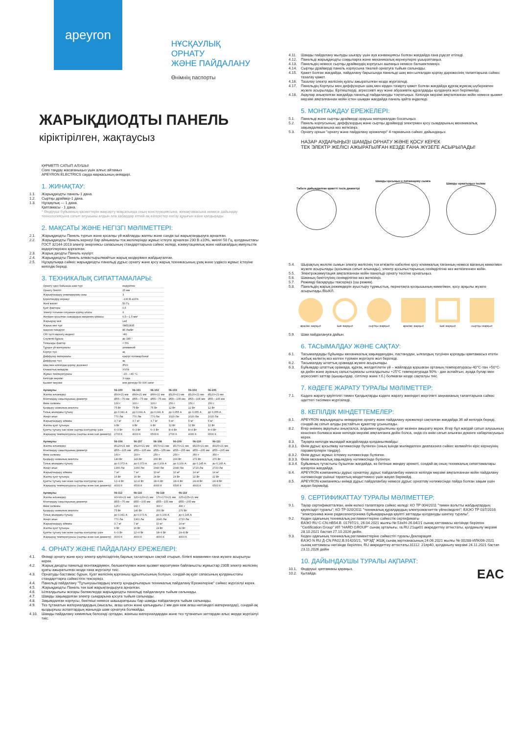apeyron
НҰСҚАУЛЫҚ
ОРНАТУ
ЖӘНЕ ПАЙДАЛАНУ
Өнімнің паспорты
ЖАРЫҚДИОДТЫ ПАНЕЛЬ
кіріктірілген, жақтаусыз
ҚҰРМЕТТІ САТЫП АЛУШЫ!
Сізге таңдау жасағаныңыз үшін алғыс айтамыз
APEYRON ELECTRICS сауда маркасының өнімдері.
1. ЖИНАҚТАУ:
1.1. Жарықдиодты панель-1 дана.
1.2. Сыртқы драйвер-1 дана.
1.3. Нұсқаулық — 1 дана.
Қаптамасы - 1 дана.
* Өндіруші бұйымның қасиеттерін жақсарту мақсатында оның конструкциясына, жинақтамасына немесе дайындау технологиясына сатып алушыны алдын ала хабардар етпей-ақ өзгерістер енгізу құқығын өзіне қалдырады.
2. МАҚСАТЫ ЖӘНЕ НЕГІЗГІ МӘЛІМЕТТЕРІ:
2.1. Жарықдиодты Панель түрғын және қосалқы үй-жайларды жалпы және сәндік іші жарықтандыруға арналған.
2.2. Жарықдиодты Панель кернеуі бар айнымалы ток желілерінде жұмыс істеуге арналған 230 В ±10%, жиілігі 50 Гц, қолданыстағы ГОСТ 32144-2013 электр энергиясы сапасының стандарттарына сәйкес келеді, коммутациялық және найзағайдың импульстік кедергілерінен қорғалған.
2.3. Жарық диодты Панель күңгірт.
2.4. Жарықдиодты Панель алмастырылмайтын жарық көздерімен жабдықталған.
2.5. Нұсқаулыққа сәйкес жарықдиодты панельді дұрыс орнату және қосу жарық техникасының ұзақ және үздіксіз жұмыс істеуіне кепілдік береді.
3. ТЕХНИКАЛЫҚ СИПАТТАМАЛАРЫ:
| Орнату әдісі бойынша шам түрі | ендірілген |
| Орнату биіктігі | 25 мм |
| Жарықтандыру режимдерінің саны | 3 |
| Қоректендіру кернеуі | ~230 В ±10% |
| Желі жиілігі | 50 Гц |
| Қуат факторы | 0,5 |
| Электр тогынан соғуынан қорғау класы | II |
| Желіден қосылған сымдардың көлденең қимасы | 0,5—1,5 мм² |
| Жарықрау көзі | Led |
| Жарық көзі түрі | SMD2835 |
| энергия тиімділігі | 85 Лм/Вт |
| CRI түсті көрсету индексі | >80 |
| Сәулелік бұрыш | до 180 ° |
| Толқынды фактор | < 5% |
| Тұрқын үй материалы | алюминий |
| Корпус түсі | ақ |
| Диффузор материалы | күңгірт поликарбонат |
| Диффузор түсі | ақ |
| Шаң мен ылғалдан қорғау дәрежесі | IP20 |
| Климаттық өнімділік | УХЛ4 |
| Жұмыс температурасы | −20...+40 °С |
| Кепілдік мерзімі | 3 года |
| Қызмет мерзімі | кем дегенде 50 000 сағат |
| Артикулы | 06-100 | 06-101 | 06-102 | 06-103 | 06-104 | 06-105 |
| --- | --- | --- | --- | --- | --- | --- |
| Жалпы өлшемдер | Ø90×21 мм | Ø90×21 мм | Ø90×21 мм | Ø120×21 мм | Ø120×21 мм | Ø120×21 мм |
| Монтаждау саңылауының диаметрі | Ø55—75 мм | Ø55—75 мм | Ø55—75 мм | Ø55—105 мм | Ø55—105 мм | Ø55—105 мм |
| Өнім салмағы | 100 г | 100 г | 100 г | 150 г | 150 г | 150 г |
| Қыздыру шамының аналогы | 75 Вт | 75 Вт | 75 Вт | 12 Вт | 12 Вт | 12 Вт |
| Толық ағымдағы тұтыну | до 0,041 А | до 0,041 А | до 0,041 А | до 0,055 А | до 0,055 А | до 0,055 А |
| Жеңіл ағын | 770 Лм | 770 Лм | 770 Лм | 1020 Лм | 1020 Лм | 1020 Лм |
| Жарықтандыру аймағы | 3,7 м² | 3,7 м² | 3,7 м² | 5 м² | 5 м² | 5 м² |
| Жалпы қуат тұтынуы | 9 Вт | 9 Вт | 9 Вт | 12 Вт | 12 Вт | 12 Вт |
| Қуатты тұтыну ішкі және сыртқы контурлар үшін | 6+3 Вт | 6+3 Вт | 6+3 Вт | 8+4 Вт | 8+4 Вт | 8+4 Вт |
| Жарқырау температурасы (сыртқы және ішкі диаметр) | 2700 К | 4000 К | 6500 К | 2700 К | 4000 К | 6500 К |
| Артикулы | 06-106 | 06-107 | 06-108 | 06-109 | 06-110 | 06-111 |
| --- | --- | --- | --- | --- | --- | --- |
| Жалпы өлшемдер | Ø120×21 мм | Ø120×21 мм | Ø170×21 мм | Ø170×21 мм | Ø225×21 мм | Ø225×21 мм |
| Монтаждау саңылауының диаметрі | Ø55—105 мм | Ø55—105 мм | Ø55—155 мм | Ø55—155 мм | Ø55—205 мм | Ø55—205 мм |
| Өнім салмағы | 160 г | 160 г | 250 г | 250 г | 350 г | 350 г |
| Қыздыру шамының аналогы | 140 Вт | 140 Вт | 200 Вт | 200 Вт | 270 Вт | 270 Вт |
| Толық ағымдағы тұтыну | до 0,073 А | до 0,073 А | до 0,109 А | до 0,109 А | до 0,145 А | до 0,145 А |
| Жеңіл ағын | 1360 Лм | 1360 Лм | 2040 Лм | 2040 Лм | 2720 Лм | 2720 Лм |
| Жарықтандыру аймағы | 7 м² | 7 м² | 10 м² | 10 м² | 14 м² | 14 м² |
| Жалпы қуат тұтынуы | 16 Вт | 16 Вт | 24 Вт | 24 Вт | 22 Вт | 22 Вт |
| Қуатты тұтыну ішкі және сыртқы контурлар үшін | 12+4 Вт | 12+4 Вт | 18+6 Вт | 18+6 Вт | 24+8 Вт | 24+8 Вт |
| Жарқырау температурасы (сыртқы және ішкі диаметр) | 4000 К | 6500 К | 4000 К | 6500 К | 4000 К | 6500 К |
| Артикулы | 06-112 | 06-116 | 06-118 | 06-119 |
| --- | --- | --- | --- | --- |
| Жалпы өлшемдер | 90×90×21 мм | 120×120×21 мм | 170×170×21 мм | 225×225×21 мм |
| Монтаждау саңылауының диаметрі | Ø55—75 мм | Ø55—105 мм | Ø55—155 мм | Ø55—205 мм |
| Өнім салмағы | 125 г | 160 г | 300 г | 490 г |
| Қыздыру шамының аналогы | 75 Вт | 140 Вт | 200 Вт | 270 Вт |
| Толық ағымдағы тұтыну | до 0,041 А | до 0,073 А | до 0,109 А | до 0,145 А |
| Жеңіл ағын | 770 Лм | 1360 Лм | 2040 Лм | 2720 Лм |
| Жарықтандыру аймағы | 3,7 м² | 7 м² | 10 м² | 14 м² |
| Жалпы қуат тұтынуы | 9 Вт | 16 Вт | 24 Вт | 32 Вт |
| Қуатты тұтыну ішкі және сыртқы контурлар үшін | 6+3 Вт | 12+4 Вт | 18+6 Вт | 24+8 Вт |
| Жарқырау температурасы (сыртқы және ішкі диаметр) | 4000 К | 4000 К | 4000 К | 4000 К |
4. ОРНАТУ ЖӘНЕ ПАЙДАЛАНУ ЕРЕЖЕЛЕРІ:
4.1. Өнімді орнату және қосу электр қауіпсіздігінің барлық талаптарын сақтай отырып, білікті маманмен ғана жүзеге асырылуы керек.
4.2. Жарық диодты панельді монтаждаумен, бөлшектеумен және қызмет көрсетумен байланысты жұмыстар 230В электр желісінің қуаты ажыратылған кезде ғана жүргізілуі тиіс.
4.3. Орнатуды бастамас бұрын, Қуат желісінің қорғаныш құрылғысының болуын, сондай-ақ қуат сапасының қолданыстағы стандарттарға сәйкестігін тексеріңіз.
4.4. Панельді пайдалану "Тұтынушылардың электр қондырғыларын техникалық пайдалану Ережелеріне" сәйкес жүргізілуі керек.
4.5. Жарықдиодты Панель тек ішкі жарықтандыруға арналған.
4.6. Ылғалдылығы жоғары бөлмелерде жарықдиодты панельді пайдалануға тыйым салынады.
4.7. Шамды зақымдалған электр сымдарына қосуға тыйым салынады.
4.8. Зақымдалған корпусы, бекіткіші немесе шашыратқышы бар шамды пайдалануға тыйым салынады.
4.9. Тез тұтанатын материалдардың (мысалы, ағаш шпон және қалыңдығы 2 мм-ден кем ағаш негізіндегі материалдар), сондай-ақ қыздырғыш аспаптардың жанында шам орнатуға болмайды.
4.10. Шамды пайдалану химиялық белсенді ортадан, жанғыш материалдардан және тез тұтанатын заттардан алыс жерде жүргізілуі тиіс.
4.11. Шамды пайдалану жылуды шығару үшін ауа конвекциясы болған жағдайда ғана рұқсат етіледі.
4.12. Панельді жарықдиодты соққыларға және механикалық кернеулерге ұшыратпаңыз.
4.13. Панельдің немесе сыртқы драйвердің корпусын ашпаңыз немесе бөлшектемеңіз.
4.14. Сыртқы драйверді панель корпусына тікелей орнатуға тыйым салынады.
4.15. Қажет болған жағдайда, пайдалану барысында панельді шаң мен ылғалдан қорғау дәрежесінің талаптарына сәйкес тазалау қажет.
4.16. Тазалау электр желісінің қуаты ажыратылған кезде жүргізіледі.
4.17. Панельдің Корпусы мен диффузорын шаң мен кірден тазарту қажет болған жағдайда құрғақ жұмсақ шүберекпен жүзеге асырылады. Еріткіштерді, агрессивті жуу және абразивтік құралдарды қолдануға жол берілмейді.
4.18. Ақаулар анықталған жағдайда панельді пайдалануды тоқтатыңыз. Кепілдік мерзімі аяқталғаннан кейін немесе қызмет мерзімі аяқталғаннан кейін істен шыққан жағдайда панель қайта өңделеді.
5. МОНТАЖДАУ ЕРЕЖЕЛЕРІ:
5.1. Панельді және сыртқы драйверді орауыш материалдан босатыңыз.
5.2. Панель корпусының, диффузордың және сыртқы драйверді электрмен қосу сымдарының механикалық зақымдалмағанына көз жеткізіңіз.
5.3. Орнату орнын "орнату және пайдалану ережелері" 4-тармағына сәйкес дайындаңыз.
НАЗАР АУДАРЫҢЫЗ! ШАМДЫ ОРНАТУ ЖӘНЕ ҚОСУ КЕРЕК
ТЕК ЭЛЕКТР ЖЕЛІСІ АЖЫРАТЫЛҒАН КЕЗДЕ ҒАНА ЖҮЗЕГЕ АСЫРЫЛАДЫ!
Төбеге дайындалған қажетті тесік диаметрі
Шамды қосыңыз к питающему сымға
Шамды орнатыңыз тесікке
5.4. Шырақтың желілік сымын электр желісінің ток өткізетін кабеліне қосу клеммалық тағанның немесе ваганың көмегімен жүзеге асырылады (қосымша сатып алынады), электр қосылыстарының сенімділігіне көз жеткізгеннен кейін.
5.5. Электрокоммутация аяқталғаннан кейін панельді орнату тесігіне орнатыңыз.
5.6. Шамның бекітілуінің сенімділігіне көз жеткізіңіз.
5.7. Режимді басқаруды тексеріңіз (үш режим).
5.8. Панельдің жарық режимдерін ауыстыру тұрмыстық, пернетақта қосқышының көмегімен, қосу арқылы жүзеге асырылады./ВЫКЛ.
аралас жарқыл ішкі жарқыл сыртқы жарқыл аралас жарқыл ішкі жарқыл сыртқы жарқыл
5.9. Шам пайдалануға дайын.
6. ТАСЫМАЛДАУ ЖӘНЕ САҚТАУ:
6.1. Тасымалдауды бұйымды механикалық зақымданудан, ластанудан, ылғалдың түсуінен қорғауды қамтамасыз ететін жабық көліктің кез келген түрімен жүргізуге жол беріледі.
6.2. Тасымалдау штаттық орамада жүзеге асырылады.
6.3. Бұйымдар штаттық орамада, құрғақ, желдетілетін үй – жайларда қоршаған ортаның температурасы-40°С-тан +50°С-қа дейін және ауаның салыстырмалы ылғалдылығы +25°C температурада 90% - дан аспайтын, ауада булар мен агрессивті заттар (қышқылдар, сілтілер және т.б.) болмаған кезде сақталуы тиіс.
7. КӘДЕГЕ ЖАРАТУ ТУРАЛЫ МӘЛІМЕТТЕР:
7.1. Кәдеге жарату қауіптілігі төмен Қалдықтарды кәдеге жарату жөніндегі жергілікті заңнаманың талаптарына сәйкес әдеттегі тәсілмен жүргізіледі.
8. КЕПІЛДІК МІНДЕТТЕМЕЛЕР:
8.1. APEYRON жарықдиодты өнімдеріне орнату және пайдалану ережелері сақталған жағдайда 36 ай кепілдік береді, сондай-ақ сатып алуды растайтын құжаттар ұсынылады.
8.2. Егер өнімнің ақаулығы анықталса, алдымен құрылғыны қуат көзінен ажырату керек. Егер бұл жағдай сатып алушының кінәсінен болмаса және кепілдік мерзімі аяқталғанға дейін болса, онда сіз өнім сатып алынған дүкенге хабарласуыңыз керек.
8.3. Тауарға кепілдік мынадай жағдайларда қолданылмайды:
8.3.1. Өнім дұрыс қосылмау нәтижесінде бүлінген (оның ішінде мәлімделген диапазонға сәйкес келмейтін кіріс кернеуінің параметрлерін таңдау).
8.3.2. Өнім дұрыс жұмыс істемеу нәтижесінде бүлінген.
8.3.3. Өнім механикалық зақымдану нәтижесінде бүлінген.
8.3.4. Бұйымның тұтастығы бұзылған жағдайда, өз бетінше жөндеу әрекеті, сондай-ақ оның техникалық сипаттамалары өзгерген жағдайда.
8.4. APEYRON компаниясы дұрыс орнатпау, дұрыс пайдаланбау немесе кепілдік мерзімі аяқталғаннан кейін пайдалану нәтижесінде үшінші тараптың міндеттемесі үшін жауап бермейді.
8.5. APEYRON компаниясы өнімді дұрыс пайдаланбау немесе дұрыс орнатпау нәтижесінде пайда болған зақым үшін жауап бермейді.
9. СЕРТИФИКАТТАУ ТУРАЛЫ МӘЛІМЕТТЕР:
9.1. Тауар сертификатталған, өнім келесі талаптарға сәйкес келеді: КО ТР 004/2011 "төмен вольтты жабдықтардың қауіпсіздігі туралы"; КО ТР 020/2011 "техникалық құралдардың электромагниттік үйлесімділігі"; ЕАЭО ТР 037/2016 "электроника және радиоэлектроника бұйымдарында қауіпті заттарды қолдануды шектеу туралы".
9.2. Кеден одағының техникалық регламенттеріне сәйкестік сертификаты
ЕАЭО RU С-CN.НВ54.В. 01797/21, 26.04.2021 жылғы № 53х/Н-26.04/21 сынақ хаттамасы негізінде берілген "Certification Group" ИЛ "HARD GROUP" сынақ орталығы, ra.RU.21щи01 аккредиттеу аттестаты, қолданылу мерзімі 28.10.2021 бастап 27.10.2026 дейін.
9.3. Кеден одағының техникалық регламенттеріне сәйкестігі туралы Декларация
ЕАЭО N RU Д-CN.РА02.В.91420/21, "КРЭД" ЖШҚ сынақ зертханасының 24.06.2021 жылғы № 00288-ИЛК/06-2021 сынақ хаттамасы негізінде берілген, RU аккредиттеу аттестаты.31112. 21пр40, қолданылу мерзімі 24.11.2021 бастап 23.11.2026 дейін
10. ДАЙЫНДАУШЫ ТУРАЛЫ АҚПАРАТ:
10.1. Өндіруші: қаптаманы қараңыз.
10.2. Қытайда.
EAC